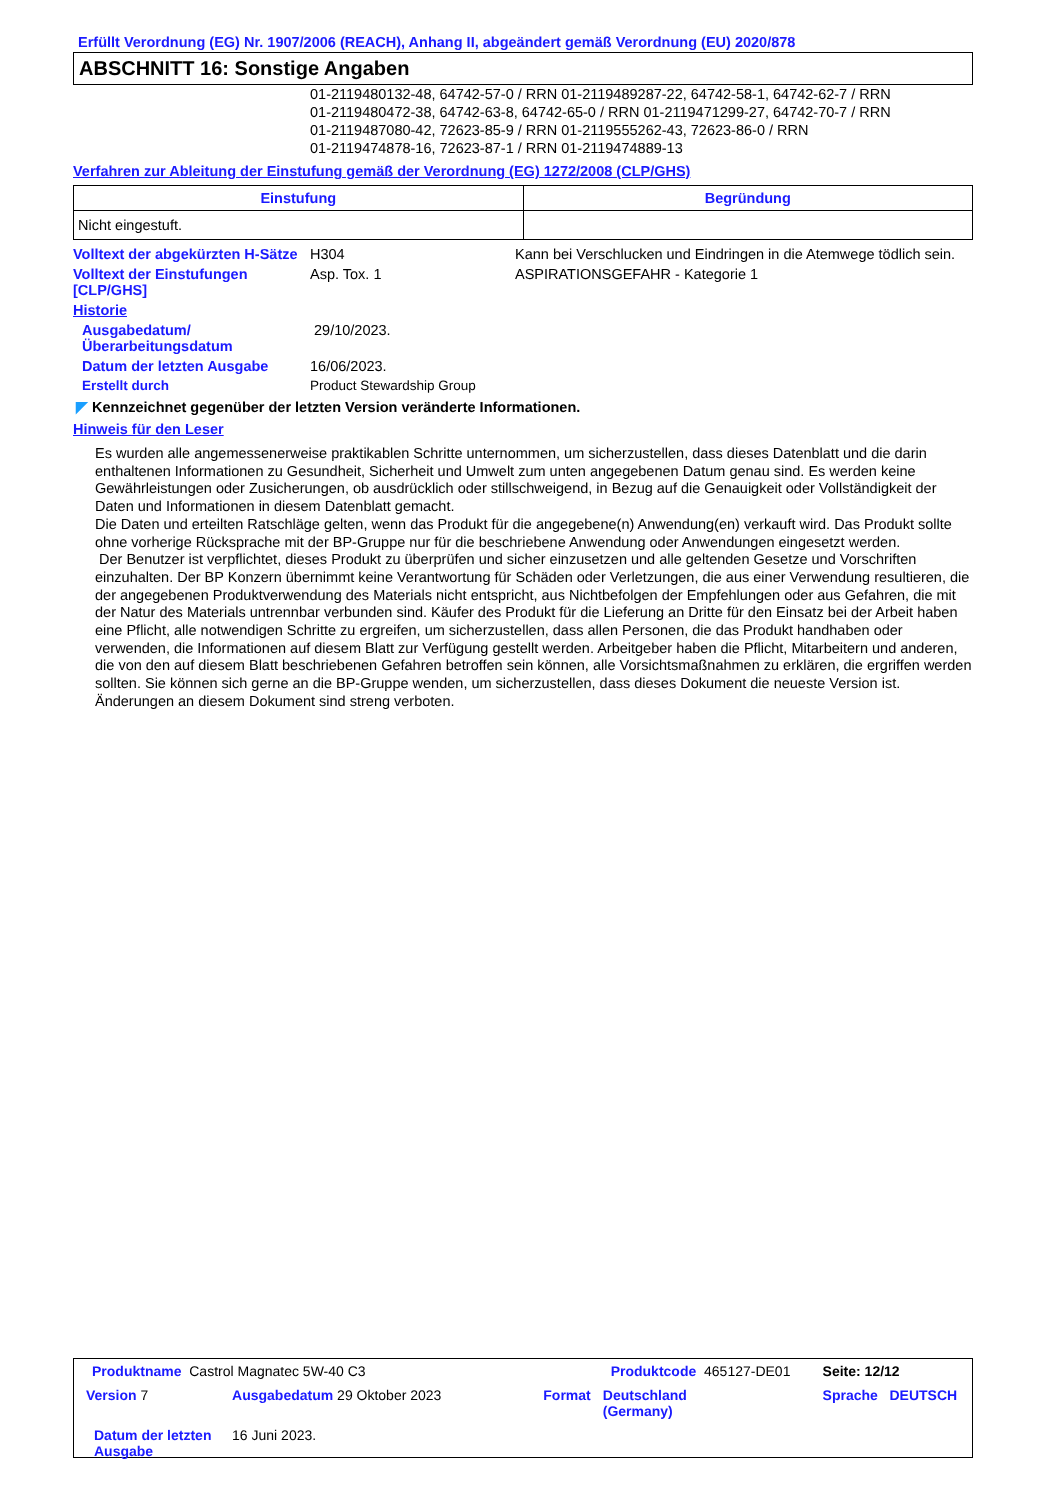Erfüllt Verordnung (EG) Nr. 1907/2006 (REACH), Anhang II, abgeändert gemäß Verordnung (EU) 2020/878
ABSCHNITT 16: Sonstige Angaben
01-2119480132-48, 64742-57-0 / RRN 01-2119489287-22, 64742-58-1, 64742-62-7 / RRN
01-2119480472-38, 64742-63-8, 64742-65-0 / RRN 01-2119471299-27, 64742-70-7 / RRN
01-2119487080-42, 72623-85-9 / RRN 01-2119555262-43, 72623-86-0 / RRN
01-2119474878-16, 72623-87-1 / RRN 01-2119474889-13
Verfahren zur Ableitung der Einstufung gemäß der Verordnung (EG) 1272/2008 (CLP/GHS)
| Einstufung | Begründung |
| --- | --- |
| Nicht eingestuft. | |
| Volltext der abgekürzten H-Sätze | H304 | Kann bei Verschlucken und Eindringen in die Atemwege tödlich sein. |
| Volltext der Einstufungen [CLP/GHS] | Asp. Tox. 1 | ASPIRATIONSGEFAHR - Kategorie 1 |
| Historie | | |
| Ausgabedatum/ Überarbeitungsdatum | 29/10/2023. | |
| Datum der letzten Ausgabe | 16/06/2023. | |
| Erstellt durch | Product Stewardship Group | |
◤ Kennzeichnet gegenüber der letzten Version veränderte Informationen.
Hinweis für den Leser
Es wurden alle angemessenerweise praktikablen Schritte unternommen, um sicherzustellen, dass dieses Datenblatt und die darin enthaltenen Informationen zu Gesundheit, Sicherheit und Umwelt zum unten angegebenen Datum genau sind. Es werden keine Gewährleistungen oder Zusicherungen, ob ausdrücklich oder stillschweigend, in Bezug auf die Genauigkeit oder Vollständigkeit der Daten und Informationen in diesem Datenblatt gemacht.
Die Daten und erteilten Ratschläge gelten, wenn das Produkt für die angegebene(n) Anwendung(en) verkauft wird. Das Produkt sollte ohne vorherige Rücksprache mit der BP-Gruppe nur für die beschriebene Anwendung oder Anwendungen eingesetzt werden.
Der Benutzer ist verpflichtet, dieses Produkt zu überprüfen und sicher einzusetzen und alle geltenden Gesetze und Vorschriften einzuhalten. Der BP Konzern übernimmt keine Verantwortung für Schäden oder Verletzungen, die aus einer Verwendung resultieren, die der angegebenen Produktverwendung des Materials nicht entspricht, aus Nichtbefolgen der Empfehlungen oder aus Gefahren, die mit der Natur des Materials untrennbar verbunden sind. Käufer des Produkt für die Lieferung an Dritte für den Einsatz bei der Arbeit haben eine Pflicht, alle notwendigen Schritte zu ergreifen, um sicherzustellen, dass allen Personen, die das Produkt handhaben oder verwenden, die Informationen auf diesem Blatt zur Verfügung gestellt werden. Arbeitgeber haben die Pflicht, Mitarbeitern und anderen, die von den auf diesem Blatt beschriebenen Gefahren betroffen sein können, alle Vorsichtsmaßnahmen zu erklären, die ergriffen werden sollten. Sie können sich gerne an die BP-Gruppe wenden, um sicherzustellen, dass dieses Dokument die neueste Version ist. Änderungen an diesem Dokument sind streng verboten.
| Produktname Castrol Magnatec 5W-40 C3 | | Produktcode 465127-DE01 | | Seite: 12/12 |
| Version 7 | Ausgabedatum 29 Oktober 2023 | Format | Deutschland (Germany) | Sprache DEUTSCH |
| Datum der letzten Ausgabe | 16 Juni 2023. | | | |